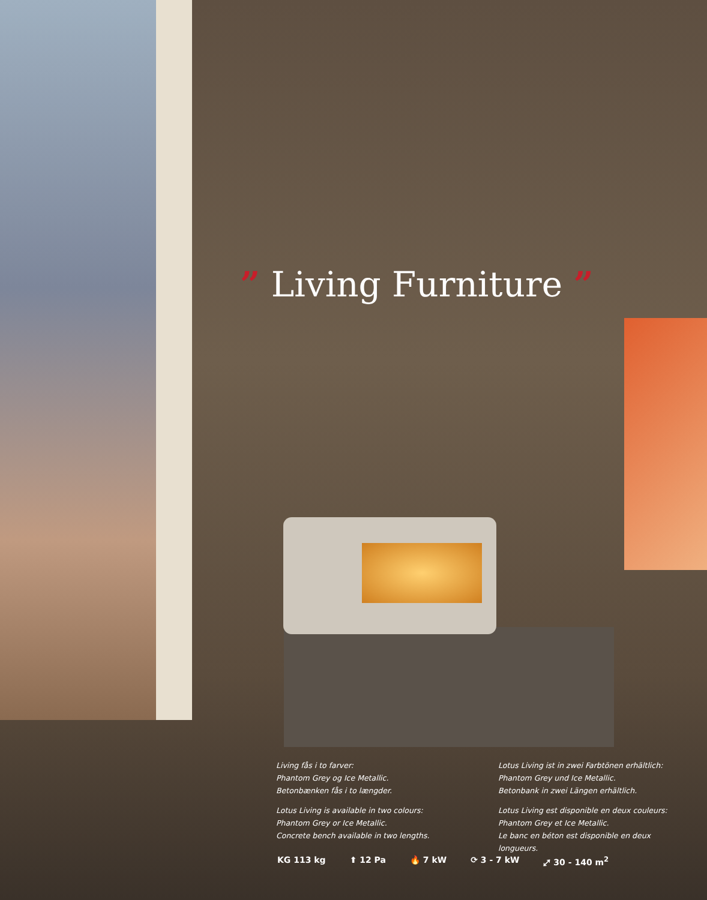” Living Furniture ”
Living fås i to farver:
Phantom Grey og Ice Metallic.
Betonbænken fås i to længder.
Lotus Living is available in two colours:
Phantom Grey or Ice Metallic.
Concrete bench available in two lengths.
Lotus Living ist in zwei Farbtönen erhältlich:
Phantom Grey und Ice Metallic.
Betonbank in zwei Längen erhältlich.
Lotus Living est disponible en deux couleurs:
Phantom Grey et Ice Metallic.
Le banc en béton est disponible en deux longueurs.
KG 113 kg ⬆ 12 Pa 🔥 7 kW ⟳ 3 - 7 kW ⤢ 30 - 140 m<sup>2</sup>